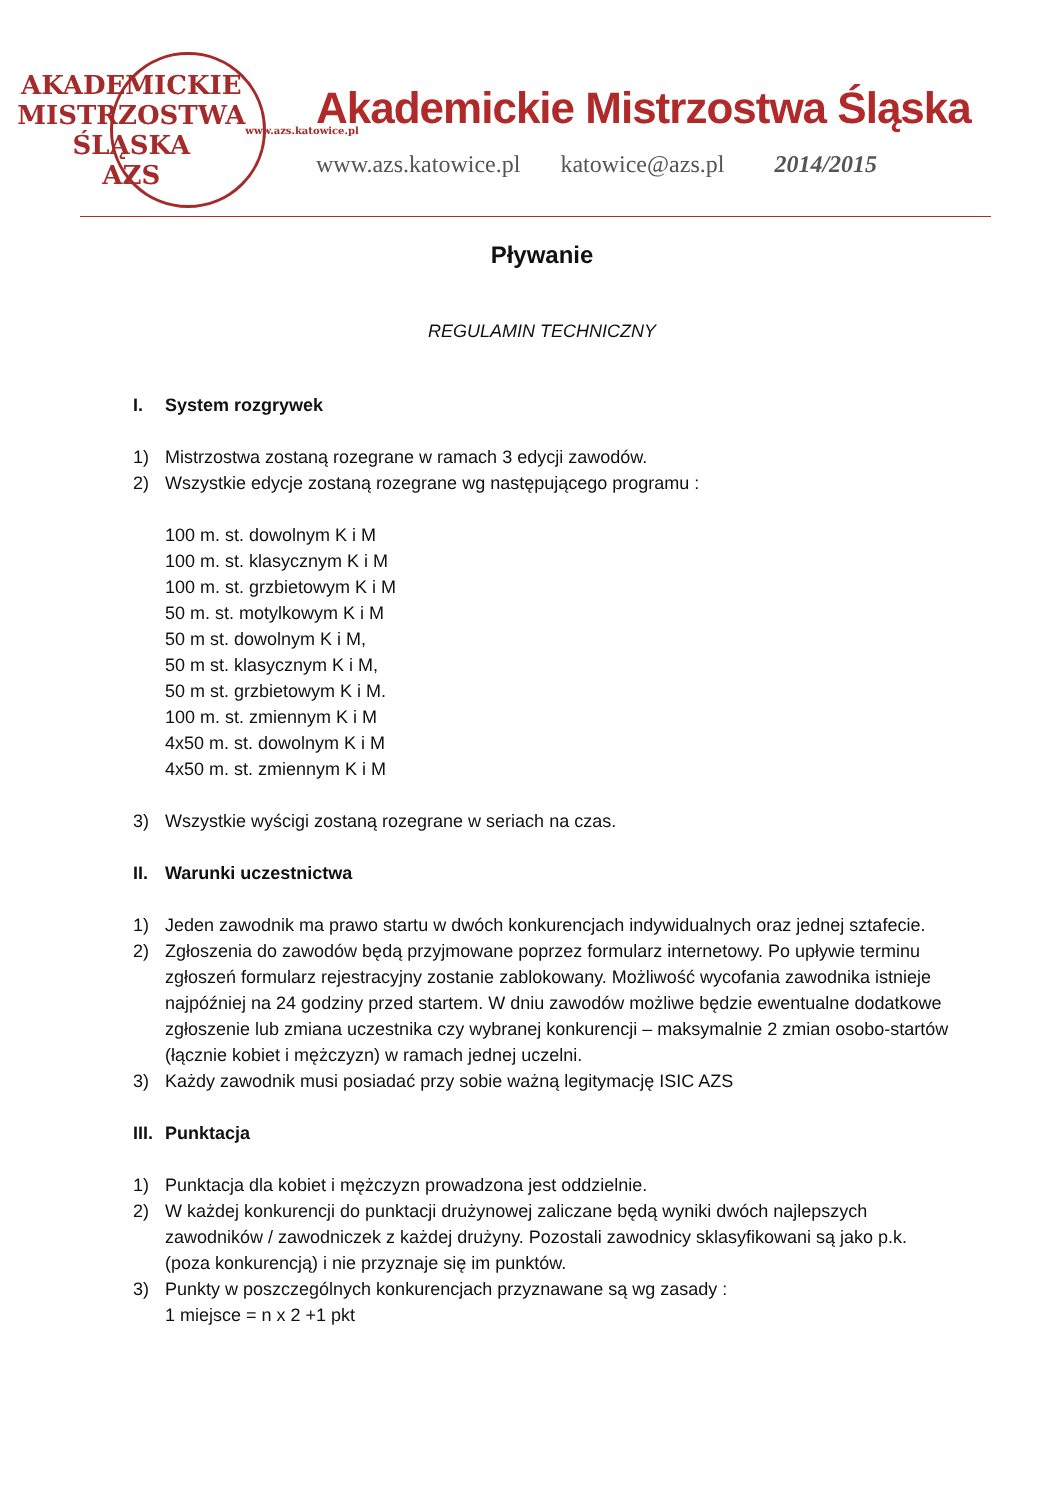AKADEMICKIE MISTRZOSTWA ŚLĄSKA
AZS
www.azs.katowice.pl
Akademickie Mistrzostwa Śląska
www.azs.katowice.pl katowice@azs.pl 2014/2015
Pływanie
REGULAMIN TECHNICZNY
I. System rozgrywek
1) Mistrzostwa zostaną rozegrane w ramach 3 edycji zawodów.
2) Wszystkie edycje zostaną rozegrane wg następującego programu :
100 m. st. dowolnym K i M
100 m. st. klasycznym K i M
100 m. st. grzbietowym K i M
50 m. st. motylkowym K i M
50 m st. dowolnym K i M,
50 m st. klasycznym K i M,
50 m st. grzbietowym K i M.
100 m. st. zmiennym K i M
4x50 m. st. dowolnym K i M
4x50 m. st. zmiennym K i M
3) Wszystkie wyścigi zostaną rozegrane w seriach na czas.
II. Warunki uczestnictwa
1) Jeden zawodnik ma prawo startu w dwóch konkurencjach indywidualnych oraz jednej sztafecie.
2) Zgłoszenia do zawodów będą przyjmowane poprzez formularz internetowy. Po upływie terminu zgłoszeń formularz rejestracyjny zostanie zablokowany. Możliwość wycofania zawodnika istnieje najpóźniej na 24 godziny przed startem. W dniu zawodów możliwe będzie ewentualne dodatkowe zgłoszenie lub zmiana uczestnika czy wybranej konkurencji – maksymalnie 2 zmian osobo-startów (łącznie kobiet i mężczyzn) w ramach jednej uczelni.
3) Każdy zawodnik musi posiadać przy sobie ważną legitymację ISIC AZS
III. Punktacja
1) Punktacja dla kobiet i mężczyzn prowadzona jest oddzielnie.
2) W każdej konkurencji do punktacji drużynowej zaliczane będą wyniki dwóch najlepszych zawodników / zawodniczek z każdej drużyny. Pozostali zawodnicy sklasyfikowani są jako p.k.(poza konkurencją) i nie przyznaje się im punktów.
3) Punkty w poszczególnych konkurencjach przyznawane są wg zasady :
1 miejsce = n x 2 +1 pkt